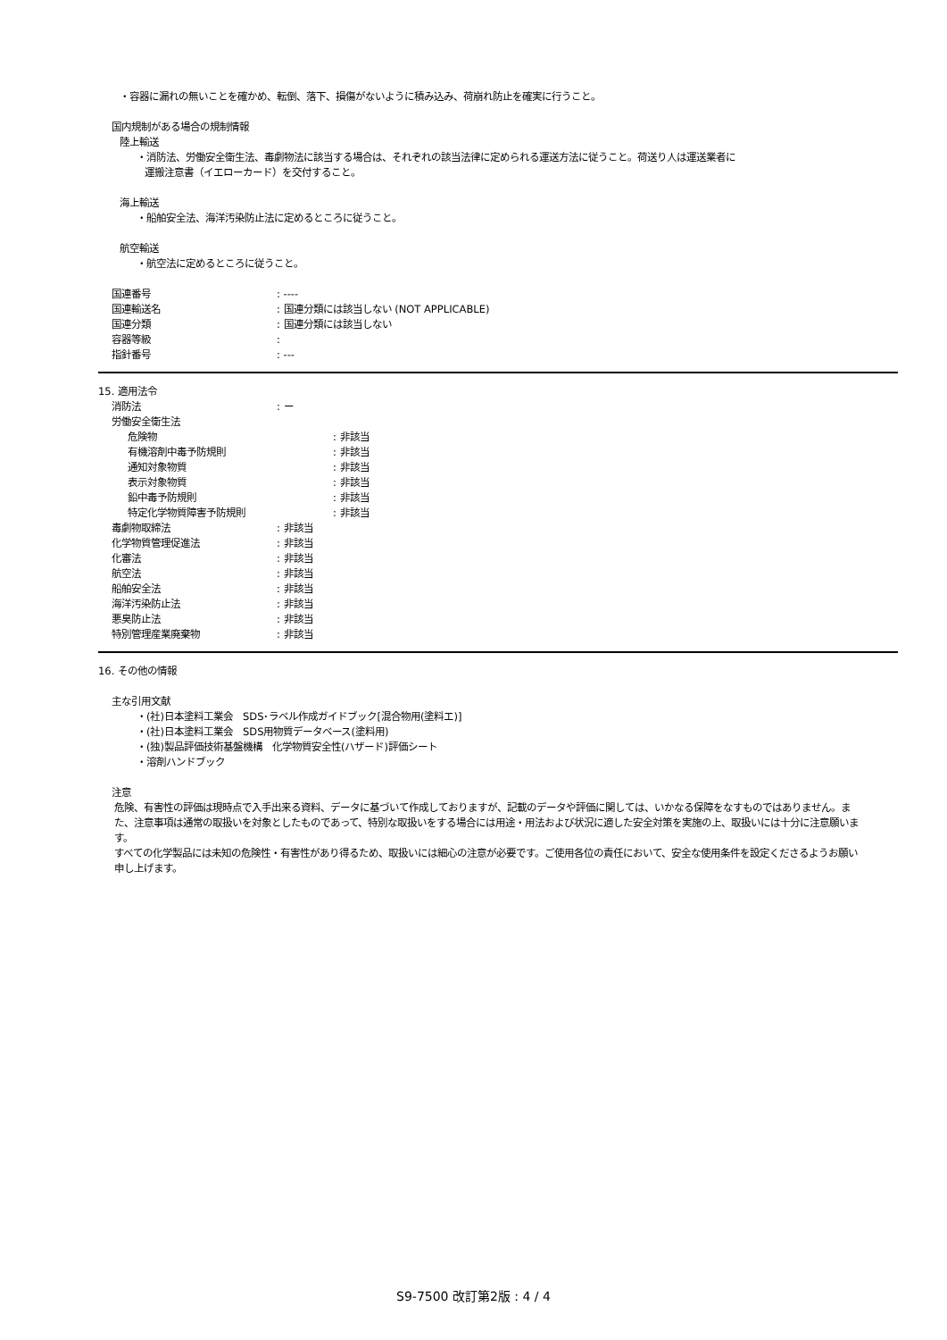・容器に漏れの無いことを確かめ、転倒、落下、損傷がないように積み込み、荷崩れ防止を確実に行うこと。
国内規制がある場合の規制情報
陸上輸送
・消防法、労働安全衛生法、毒劇物法に該当する場合は、それぞれの該当法律に定められる運送方法に従うこと。荷送り人は運送業者に
運搬注意書（イエローカード）を交付すること。
海上輸送
・船舶安全法、海洋汚染防止法に定めるところに従うこと。
航空輸送
・航空法に定めるところに従うこと。
国連番号: ----
国連輸送名: 国連分類には該当しない (NOT APPLICABLE)
国連分類: 国連分類には該当しない
容器等級:
指針番号: ---
15. 適用法令
消防法: ー
労働安全衛生法
危険物: 非該当
有機溶剤中毒予防規則: 非該当
通知対象物質: 非該当
表示対象物質: 非該当
鉛中毒予防規則: 非該当
特定化学物質障害予防規則: 非該当
毒劇物取締法: 非該当
化学物質管理促進法: 非該当
化審法: 非該当
航空法: 非該当
船舶安全法: 非該当
海洋汚染防止法: 非該当
悪臭防止法: 非該当
特別管理産業廃棄物: 非該当
16. その他の情報
主な引用文献
・(社)日本塗料工業会　SDS･ラベル作成ガイドブック[混合物用(塗料エ)]
・(社)日本塗料工業会　SDS用物質データベース(塗料用)
・(独)製品評価技術基盤機構　化学物質安全性(ハザード)評価シート
・溶剤ハンドブック
注意
危険、有害性の評価は現時点で入手出来る資料、データに基づいて作成しておりますが、記載のデータや評価に関しては、いかなる保障をなすものではありません。また、注意事項は通常の取扱いを対象としたものであって、特別な取扱いをする場合には用途・用法および状況に適した安全対策を実施の上、取扱いには十分に注意願います。
すべての化学製品には未知の危険性・有害性があり得るため、取扱いには細心の注意が必要です。ご使用各位の責任において、安全な使用条件を設定くださるようお願い申し上げます。
S9-7500 改訂第2版 : 4 / 4